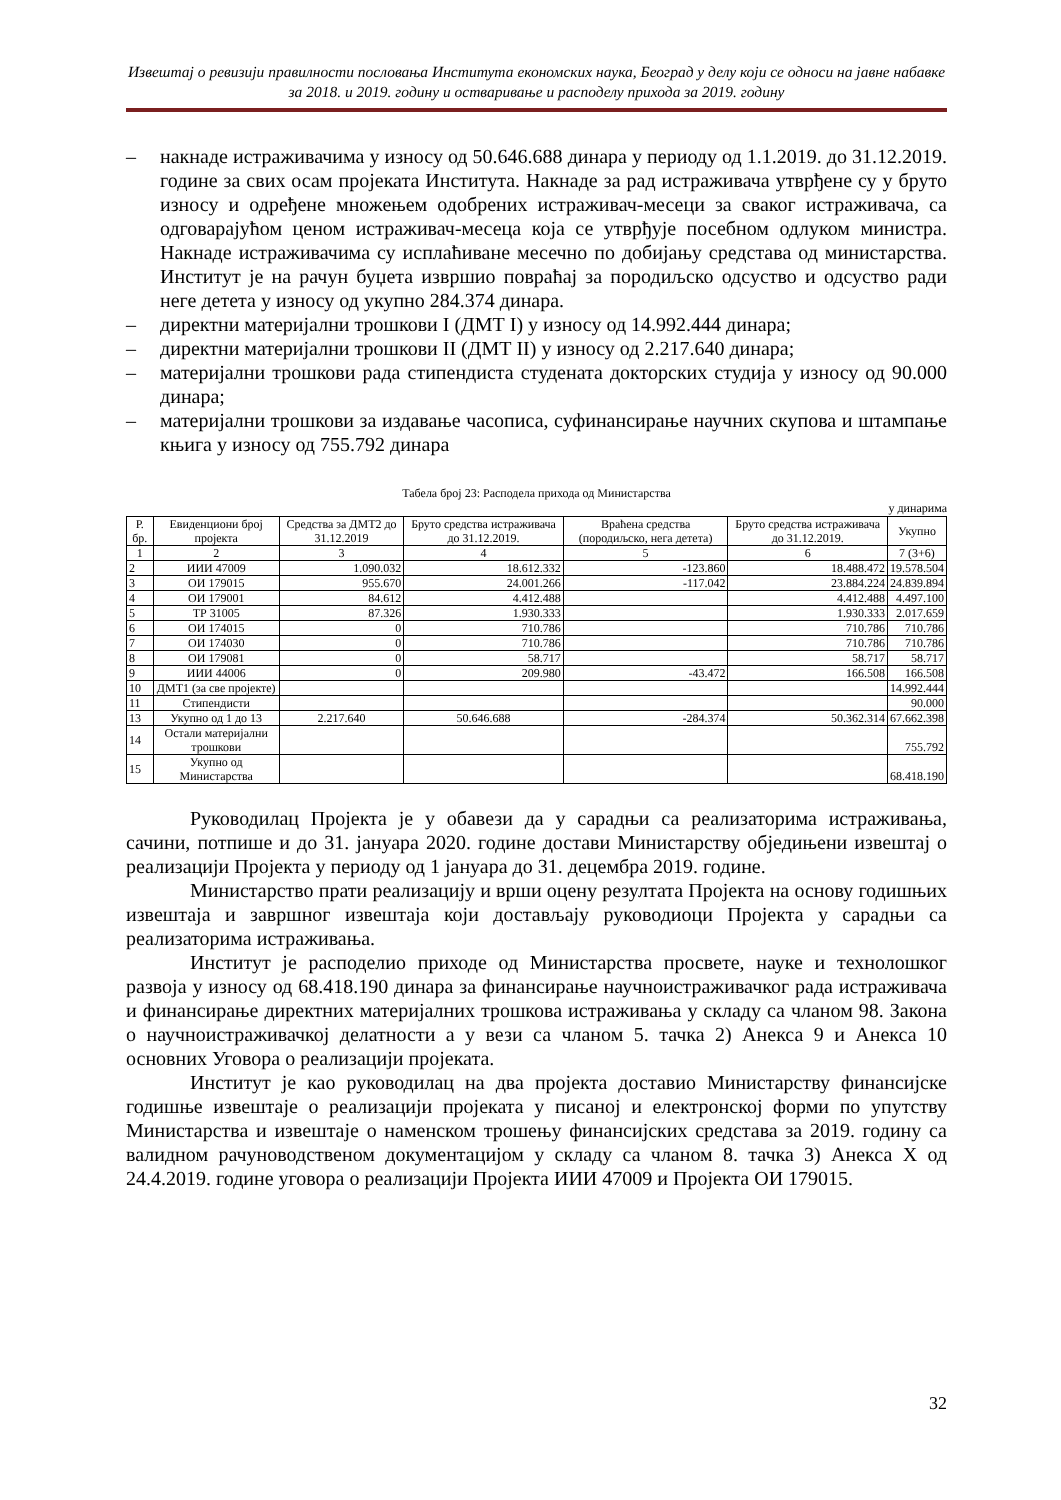Извештај о ревизији правилности пословања Института економских наука, Београд у делу који се односи на јавне набавке за 2018. и 2019. годину и остваривање и расподелу прихода за 2019. годину
– накнаде истраживачима у износу од 50.646.688 динара у периоду од 1.1.2019. до 31.12.2019. године за свих осам пројеката Института. Накнаде за рад истраживача утврђене су у бруто износу и одређене множењем одобрених истраживач-месеци за сваког истраживача, са одговарајућом ценом истраживач-месеца која се утврђује посебном одлуком министра. Накнаде истраживачима су исплаћиване месечно по добијању средстава од министарства. Институт је на рачун буџета извршио повраћај за породиљско одсуство и одсуство ради неге детета у износу од укупно 284.374 динара.
– директни материјални трошкови I (ДМТ I) у износу од 14.992.444 динара;
– директни материјални трошкови II (ДМТ II) у износу од 2.217.640 динара;
– материјални трошкови рада стипендиста студената докторских студија у износу од 90.000 динара;
– материјални трошкови за издавање часописа, суфинансирање научних скупова и штампање књига у износу од 755.792 динара
Табела број 23: Расподела прихода од Министарства
у динарима
| Р. бр. | Евиденциони број пројекта | Средства за ДМТ2 до 31.12.2019 | Бруто средства истраживача до 31.12.2019. | Враћена средства (породиљско, нега детета) | Бруто средства истраживача до 31.12.2019. | Укупно |
| --- | --- | --- | --- | --- | --- | --- |
| 1 | 2 | 3 | 4 | 5 | 6 | 7 (3+6) |
| 2 | ИИИ 47009 | 1.090.032 | 18.612.332 | -123.860 | 18.488.472 | 19.578.504 |
| 3 | ОИ 179015 | 955.670 | 24.001.266 | -117.042 | 23.884.224 | 24.839.894 |
| 4 | ОИ 179001 | 84.612 | 4.412.488 | | 4.412.488 | 4.497.100 |
| 5 | ТР 31005 | 87.326 | 1.930.333 | | 1.930.333 | 2.017.659 |
| 6 | ОИ 174015 | 0 | 710.786 | | 710.786 | 710.786 |
| 7 | ОИ 174030 | 0 | 710.786 | | 710.786 | 710.786 |
| 8 | ОИ 179081 | 0 | 58.717 | | 58.717 | 58.717 |
| 9 | ИИИ 44006 | 0 | 209.980 | -43.472 | 166.508 | 166.508 |
| 10 | ДМТ1 (за све пројекте) | | | | | 14.992.444 |
| 11 | Стипендисти | | | | | 90.000 |
| 13 | Укупно од 1 до 13 | 2.217.640 | 50.646.688 | -284.374 | 50.362.314 | 67.662.398 |
| 14 | Остали материјални трошкови | | | | | 755.792 |
| 15 | Укупно од Министарства | | | | | 68.418.190 |
Руководилац Пројекта је у обавези да у сарадњи са реализаторима истраживања, сачини, потпише и до 31. јануара 2020. године достави Министарству обједињени извештај о реализацији Пројекта у периоду од 1 јануара до 31. децембра 2019. године.
Министарство прати реализацију и врши оцену резултата Пројекта на основу годишњих извештаја и завршног извештаја који достављају руководиоци Пројекта у сарадњи са реализаторима истраживања.
Институт је расподелио приходе од Министарства просвете, науке и технолошког развоја у износу од 68.418.190 динара за финансирање научноистраживачког рада истраживача и финансирање директних материјалних трошкова истраживања у складу са чланом 98. Закона о научноистраживачкој делатности а у вези са чланом 5. тачка 2) Анекса 9 и Анекса 10 основних Уговора о реализацији пројеката.
Институт је као руководилац на два пројекта доставио Министарству финансијске годишње извештаје о реализацији пројеката у писаној и електронској форми по упутству Министарства и извештаје о наменском трошењу финансијских средстава за 2019. годину са валидном рачуноводственом документацијом у складу са чланом 8. тачка 3) Анекса X од 24.4.2019. године уговора о реализацији Пројекта ИИИ 47009 и Пројекта ОИ 179015.
32